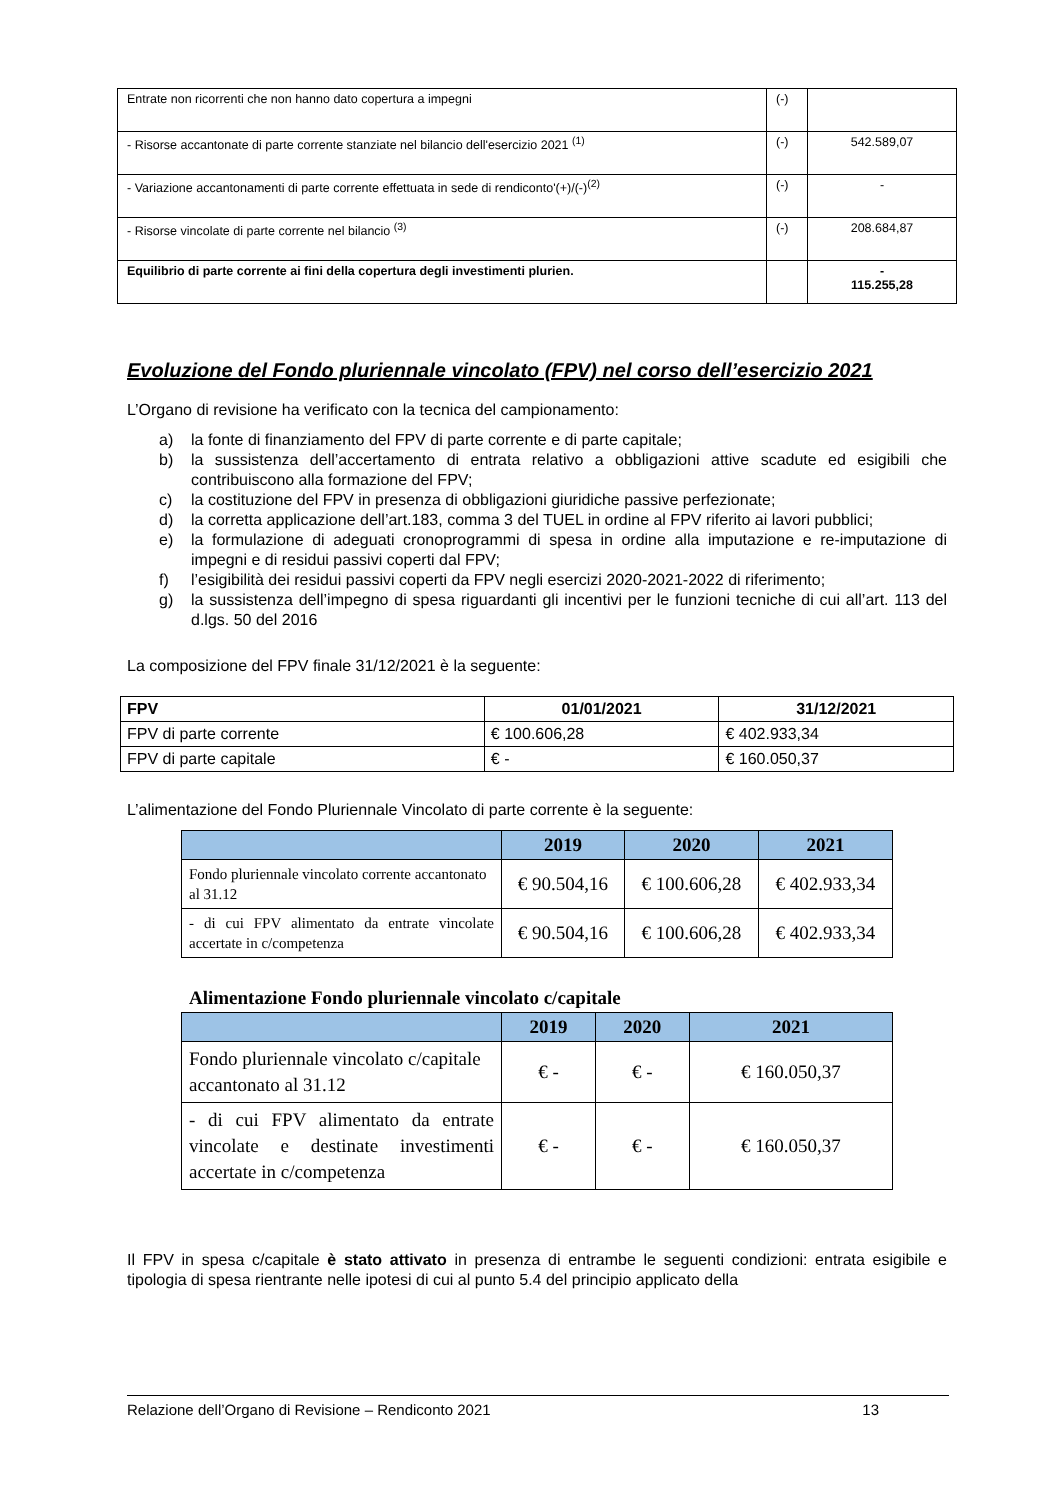| Entrate non ricorrenti che non hanno dato copertura a impegni | (-) | |
| - Risorse accantonate di parte corrente stanziate nel bilancio dell'esercizio 2021 <sup>(1)</sup> | (-) | 542.589,07 |
| - Variazione accantonamenti di parte corrente effettuata in sede di rendiconto'(+)/(-)<sup>(2)</sup> | (-) | - |
| - Risorse vincolate di parte corrente nel bilancio <sup>(3)</sup> | (-) | 208.684,87 |
| Equilibrio di parte corrente ai fini della copertura degli investimenti plurien. | | - 115.255,28 |
Evoluzione del Fondo pluriennale vincolato (FPV) nel corso dell’esercizio 2021
L’Organo di revisione ha verificato con la tecnica del campionamento:
a) la fonte di finanziamento del FPV di parte corrente e di parte capitale;
b) la sussistenza dell’accertamento di entrata relativo a obbligazioni attive scadute ed esigibili che contribuiscono alla formazione del FPV;
c) la costituzione del FPV in presenza di obbligazioni giuridiche passive perfezionate;
d) la corretta applicazione dell’art.183, comma 3 del TUEL in ordine al FPV riferito ai lavori pubblici;
e) la formulazione di adeguati cronoprogrammi di spesa in ordine alla imputazione e re-imputazione di impegni e di residui passivi coperti dal FPV;
f) l’esigibilità dei residui passivi coperti da FPV negli esercizi 2020-2021-2022 di riferimento;
g) la sussistenza dell’impegno di spesa riguardanti gli incentivi per le funzioni tecniche di cui all’art. 113 del d.lgs. 50 del 2016
La composizione del FPV finale 31/12/2021 è la seguente:
| FPV | 01/01/2021 | 31/12/2021 |
| --- | --- | --- |
| FPV di parte corrente | € 100.606,28 | € 402.933,34 |
| FPV di parte capitale | € - | € 160.050,37 |
L’alimentazione del Fondo Pluriennale Vincolato di parte corrente è la seguente:
| | 2019 | 2020 | 2021 |
| --- | --- | --- | --- |
| Fondo pluriennale vincolato corrente accantonato al 31.12 | € 90.504,16 | € 100.606,28 | € 402.933,34 |
| - di cui FPV alimentato da entrate vincolate accertate in c/competenza | € 90.504,16 | € 100.606,28 | € 402.933,34 |
Alimentazione Fondo pluriennale vincolato c/capitale
| | 2019 | 2020 | 2021 |
| --- | --- | --- | --- |
| Fondo pluriennale vincolato c/capitale accantonato al 31.12 | € - | € - | € 160.050,37 |
| - di cui FPV alimentato da entrate vincolate e destinate investimenti accertate in c/competenza | € - | € - | € 160.050,37 |
Il FPV in spesa c/capitale è stato attivato in presenza di entrambe le seguenti condizioni: entrata esigibile e tipologia di spesa rientrante nelle ipotesi di cui al punto 5.4 del principio applicato della
Relazione dell’Organo di Revisione – Rendiconto 2021 13